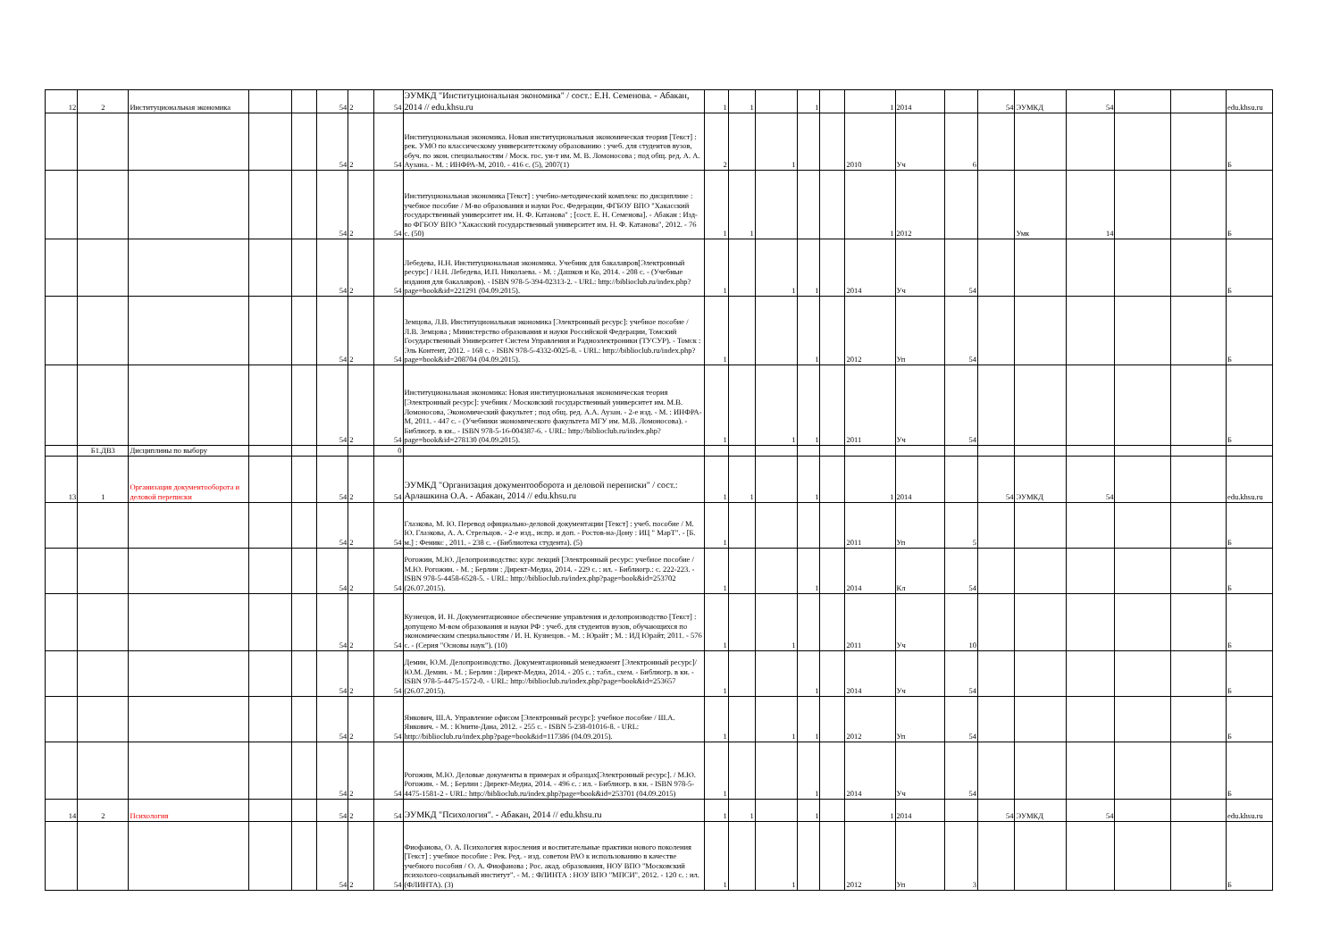| 12 | 2 | Институциональная экономика | | | 54 | 2 | 54 | ЭУМКД "Институциональная экономика" / сост.: Е.Н. Семенова. - Абакан, 2014 // edu.khsu.ru | 1 | 1 | | 1 | | 1 | 2014 | | 54 | ЭУМКД | 54 | | | edu.khsu.ru |
| | | | | | 54 | 2 | 54 | Институциональная экономика. Новая институциональная экономическая теория [Текст] : рек. УМО по классическому университетскому образованию : учеб. для студентов вузов, обуч. по экон. специальностям / Моск. гос. ун-т им. М. В. Ломоносова ; под общ. ред. А. А. Аузана. - М. : ИНФРА-М, 2010. - 416 с. (5), 2007(1) | 2 | | 1 | | | 2010 | Уч | 6 | | | | | | Б |
| | | | | | 54 | 2 | 54 | Институциональная экономика [Текст] : учебно-методический комплекс по дисциплине : учебное пособие / М-во образования и науки Рос. Федерации, ФГБОУ ВПО "Хакасский государственный университет им. Н. Ф. Катанова" ; [сост. Е. Н. Семенова]. - Абакан : Изд-во ФГБОУ ВПО "Хакасский государственный университет им. Н. Ф. Катанова", 2012. - 76 с. (50) | 1 | 1 | | | | 1 | 2012 | | | Умк | 14 | | | Б |
| | | | | | 54 | 2 | 54 | Лебедева, Н.Н. Институциональная экономика. Учебник для бакалавров[Электронный ресурс] / Н.Н. Лебедева, И.П. Николаева. - М. : Дашков и Ко, 2014. - 208 с. - (Учебные издания для бакалавров). - ISBN 978-5-394-02313-2. - URL: http://biblioclub.ru/index.php?page=book&id=221291 (04.09.2015). | 1 | | 1 | 1 | | 2014 | Уч | 54 | | | | | | Б |
| | | | | | 54 | 2 | 54 | Земцова, Л.В. Институциональная экономика [Электронный ресурс]: учебное пособие / Л.В. Земцова ; Министерство образования и науки Российской Федерации, Томский Государственный Университет Систем Управления и Радиоэлектроники (ТУСУР). - Томск : Эль Контент, 2012. - 168 с. - ISBN 978-5-4332-0025-8. - URL: http://biblioclub.ru/index.php?page=book&id=208704 (04.09.2015). | 1 | | | 1 | | 2012 | Уп | 54 | | | | | | Б |
| | | | | | 54 | 2 | 54 | Институциональная экономика: Новая институциональная экономическая теория [Электронный ресурс]: учебник / Московский государственный университет им. М.В. Ломоносова, Экономический факультет ; под общ. ред. А.А. Аузан. - 2-е изд. - М. : ИНФРА-М, 2011. - 447 с. - (Учебники экономического факультета МГУ им. М.В. Ломоносова). - Библиогр. в кн.. - ISBN 978-5-16-004387-6. - URL: http://biblioclub.ru/index.php?page=book&id=278130 (04.09.2015). | 1 | | 1 | 1 | | 2011 | Уч | 54 | | | | | | Б |
| | Б1.ДВ3 | Дисциплины по выбору | | | | | 0 | | | | | | | | | | | | | | | |
| 13 | 1 | Организация документооборота и деловой переписки | | | 54 | 2 | 54 | ЭУМКД "Организация документооборота и деловой переписки" / сост.: Арлашкина О.А. - Абакан, 2014 // edu.khsu.ru | 1 | 1 | | 1 | | 1 | 2014 | | 54 | ЭУМКД | 54 | | | edu.khsu.ru |
| | | | | | 54 | 2 | 54 | Глазкова, М. Ю. Перевод официально-деловой документации [Текст] : учеб. пособие / М. Ю. Глазкова, А. А. Стрельцов. - 2-е изд., испр. и доп. - Ростов-на-Дону : ИЦ " МарТ". - [Б. м.] : Феникс , 2011. - 238 с. - (Библиотека студента). (5) | 1 | | | | | 2011 | Уп | 5 | | | | | | Б |
| | | | | | 54 | 2 | 54 | Рогожин, М.Ю. Делопроизводство: курс лекций [Электронный ресурс: учебное пособие / М.Ю. Рогожин. - М. ; Берлин : Директ-Медиа, 2014. - 229 с. : ил. - Библиогр.: с. 222-223. - ISBN 978-5-4458-6528-5. - URL: http://biblioclub.ru/index.php?page=book&id=253702 (26.07.2015). | 1 | | | 1 | | 2014 | Кл | 54 | | | | | | Б |
| | | | | | 54 | 2 | 54 | Кузнецов, И. Н. Документационное обеспечение управления и делопроизводство [Текст] : допущено М-вом образования и науки РФ : учеб. для студентов вузов, обучающихся по экономическим специальностям / И. Н. Кузнецов. - М. : Юрайт ; М. : ИД Юрайт, 2011. - 576 с. - (Серия "Основы наук"). (10) | 1 | | 1 | | | 2011 | Уч | 10 | | | | | | Б |
| | | | | | 54 | 2 | 54 | Демин, Ю.М. Делопроизводство. Документационный менеджмент [Электронный ресурс]/ Ю.М. Демин. - М. ; Берлин : Директ-Медиа, 2014. - 205 с. : табл., схем. - Библиогр. в кн. - ISBN 978-5-4475-1572-0. - URL: http://biblioclub.ru/index.php?page=book&id=253657 (26.07.2015). | 1 | | | 1 | | 2014 | Уч | 54 | | | | | | Б |
| | | | | | 54 | 2 | 54 | Янкович, Ш.А. Управление офисом [Электронный ресурс]: учебное пособие / Ш.А. Янкович. - М. : Юнити-Дана, 2012. - 255 с. - ISBN 5-238-01016-8. - URL: http://biblioclub.ru/index.php?page=book&id=117386 (04.09.2015). | 1 | | 1 | 1 | | 2012 | Уп | 54 | | | | | | Б |
| | | | | | 54 | 2 | 54 | Рогожин, М.Ю. Деловые документы в примерах и образцах[Электронный ресурс]. / М.Ю. Рогожин. - М. ; Берлин : Директ-Медиа, 2014. - 496 с. : ил. - Библиогр. в кн. - ISBN 978-5-4475-1581-2 - URL: http://biblioclub.ru/index.php?page=book&id=253701 (04.09.2015) | 1 | | | 1 | | 2014 | Уч | 54 | | | | | | Б |
| 14 | 2 | Психология | | | 54 | 2 | 54 | ЭУМКД "Психология". - Абакан, 2014 // edu.khsu.ru | 1 | 1 | | 1 | | 1 | 2014 | | 54 | ЭУМКД | 54 | | | edu.khsu.ru |
| | | | | | 54 | 2 | 54 | Фиофанова, О. А. Психология взросления и воспитательные практики нового поколения [Текст] : учебное пособие : Рек. Ред. - изд. советом РАО к использованию в качестве учебного пособия / О. А. Фиофанова ; Рос. акад. образования, НОУ ВПО "Московский психолого-социальный институт". - М. : ФЛИНТА : НОУ ВПО "МПСИ", 2012. - 120 с. : ил. (ФЛИНТА). (3) | 1 | | 1 | | | 2012 | Уп | 3 | | | | | | Б |